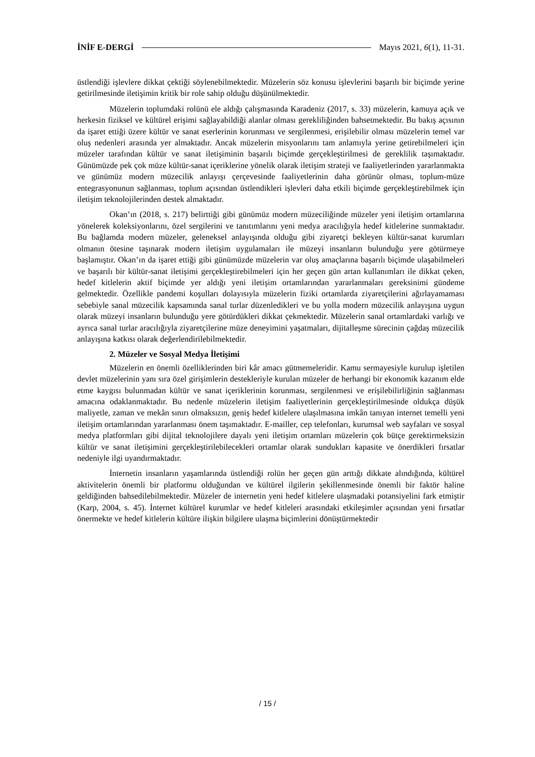İNİF E-DERGİ Mayıs 2021, 6(1), 11-31.
üstlendiği işlevlere dikkat çektiği söylenebilmektedir. Müzelerin söz konusu işlevlerini başarılı bir biçimde yerine getirilmesinde iletişimin kritik bir role sahip olduğu düşünülmektedir.
Müzelerin toplumdaki rolünü ele aldığı çalışmasında Karadeniz (2017, s. 33) müzelerin, kamuya açık ve herkesin fiziksel ve kültürel erişimi sağlayabildiği alanlar olması gerekliliğinden bahsetmektedir. Bu bakış açısının da işaret ettiği üzere kültür ve sanat eserlerinin korunması ve sergilenmesi, erişilebilir olması müzelerin temel var oluş nedenleri arasında yer almaktadır. Ancak müzelerin misyonlarını tam anlamıyla yerine getirebilmeleri için müzeler tarafından kültür ve sanat iletişiminin başarılı biçimde gerçekleştirilmesi de gereklilik taşımaktadır. Günümüzde pek çok müze kültür-sanat içeriklerine yönelik olarak iletişim strateji ve faaliyetlerinden yararlanmakta ve günümüz modern müzecilik anlayışı çerçevesinde faaliyetlerinin daha görünür olması, toplum-müze entegrasyonunun sağlanması, toplum açısından üstlendikleri işlevleri daha etkili biçimde gerçekleştirebilmek için iletişim teknolojilerinden destek almaktadır.
Okan’ın (2018, s. 217) belirttiği gibi günümüz modern müzeciliğinde müzeler yeni iletişim ortamlarına yönelerek koleksiyonlarını, özel sergilerini ve tanıtımlarını yeni medya aracılığıyla hedef kitlelerine sunmaktadır. Bu bağlamda modern müzeler, geleneksel anlayışında olduğu gibi ziyaretçi bekleyen kültür-sanat kurumları olmanın ötesine taşınarak modern iletişim uygulamaları ile müzeyi insanların bulunduğu yere götürmeye başlamıştır. Okan’ın da işaret ettiği gibi günümüzde müzelerin var oluş amaçlarına başarılı biçimde ulaşabilmeleri ve başarılı bir kültür-sanat iletişimi gerçekleştirebilmeleri için her geçen gün artan kullanımları ile dikkat çeken, hedef kitlelerin aktif biçimde yer aldığı yeni iletişim ortamlarından yararlanmaları gereksinimi gündeme gelmektedir. Özellikle pandemi koşulları dolayısıyla müzelerin fiziki ortamlarda ziyaretçilerini ağırlayamaması sebebiyle sanal müzecilik kapsamında sanal turlar düzenledikleri ve bu yolla modern müzecilik anlayışına uygun olarak müzeyi insanların bulunduğu yere götürdükleri dikkat çekmektedir. Müzelerin sanal ortamlardaki varlığı ve ayrıca sanal turlar aracılığıyla ziyaretçilerine müze deneyimini yaşatmaları, dijitalleşme sürecinin çağdaş müzecilik anlayışına katkısı olarak değerlendirilebilmektedir.
2. Müzeler ve Sosyal Medya İletişimi
Müzelerin en önemli özelliklerinden biri kâr amacı gütmemeleridir. Kamu sermayesiyle kurulup işletilen devlet müzelerinin yanı sıra özel girişimlerin destekleriyle kurulan müzeler de herhangi bir ekonomik kazanım elde etme kaygısı bulunmadan kültür ve sanat içeriklerinin korunması, sergilenmesi ve erişilebilirliğinin sağlanması amacına odaklanmaktadır. Bu nedenle müzelerin iletişim faaliyetlerinin gerçekleştirilmesinde oldukça düşük maliyetle, zaman ve mekân sınırı olmaksızın, geniş hedef kitlelere ulaşılmasına imkân tanıyan internet temelli yeni iletişim ortamlarından yararlanması önem taşımaktadır. E-mailler, cep telefonları, kurumsal web sayfaları ve sosyal medya platformları gibi dijital teknolojilere dayalı yeni iletişim ortamları müzelerin çok bütçe gerektirmeksizin kültür ve sanat iletişimini gerçekleştirilebilecekleri ortamlar olarak sundukları kapasite ve önerdikleri fırsatlar nedeniyle ilgi uyandırmaktadır.
İnternetin insanların yaşamlarında üstlendiği rolün her geçen gün arttığı dikkate alındığında, kültürel aktivitelerin önemli bir platformu olduğundan ve kültürel ilgilerin şekillenmesinde önemli bir faktör haline geldiğinden bahsedilebilmektedir. Müzeler de internetin yeni hedef kitlelere ulaşmadaki potansiyelini fark etmiştir (Karp, 2004, s. 45). İnternet kültürel kurumlar ve hedef kitleleri arasındaki etkileşimler açısından yeni fırsatlar önermekte ve hedef kitlelerin kültüre ilişkin bilgilere ulaşma biçimlerini dönüştürmektedir
/ 15 /